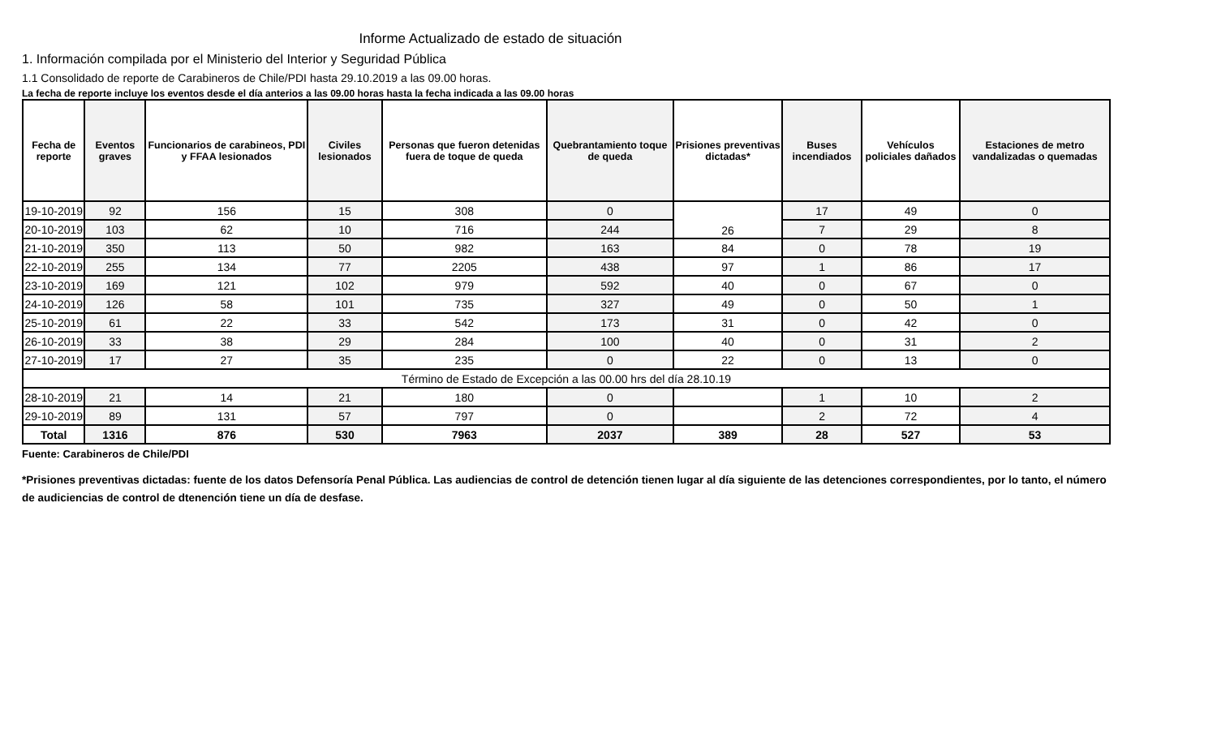Informe Actualizado de estado de situación
1. Información compilada por el Ministerio del Interior y Seguridad Pública
1.1 Consolidado de reporte de Carabineros de Chile/PDI hasta 29.10.2019 a las 09.00 horas.
La fecha de reporte incluye los eventos desde el día anterios a las 09.00 horas hasta la fecha indicada a las 09.00 horas
| Fecha de reporte | Eventos graves | Funcionarios de carabineos, PDI y FFAA lesionados | Civiles lesionados | Personas que fueron detenidas fuera de toque de queda | Quebrantamiento toque de queda | Prisiones preventivas dictadas* | Buses incendiados | Vehículos policiales dañados | Estaciones de metro vandalizadas o quemadas |
| --- | --- | --- | --- | --- | --- | --- | --- | --- | --- |
| 19-10-2019 | 92 | 156 | 15 | 308 | 0 | 26 | 17 | 49 | 0 |
| 20-10-2019 | 103 | 62 | 10 | 716 | 244 | | 7 | 29 | 8 |
| 21-10-2019 | 350 | 113 | 50 | 982 | 163 | 84 | 0 | 78 | 19 |
| 22-10-2019 | 255 | 134 | 77 | 2205 | 438 | 97 | 1 | 86 | 17 |
| 23-10-2019 | 169 | 121 | 102 | 979 | 592 | 40 | 0 | 67 | 0 |
| 24-10-2019 | 126 | 58 | 101 | 735 | 327 | 49 | 0 | 50 | 1 |
| 25-10-2019 | 61 | 22 | 33 | 542 | 173 | 31 | 0 | 42 | 0 |
| 26-10-2019 | 33 | 38 | 29 | 284 | 100 | 40 | 0 | 31 | 2 |
| 27-10-2019 | 17 | 27 | 35 | 235 | 0 | 22 | 0 | 13 | 0 |
| Término de Estado de Excepción a las 00.00 hrs del día 28.10.19 | | | | | | | | | |
| 28-10-2019 | 21 | 14 | 21 | 180 | 0 | | 1 | 10 | 2 |
| 29-10-2019 | 89 | 131 | 57 | 797 | 0 | | 2 | 72 | 4 |
| Total | 1316 | 876 | 530 | 7963 | 2037 | 389 | 28 | 527 | 53 |
Fuente: Carabineros de Chile/PDI
*Prisiones preventivas dictadas: fuente de los datos Defensoría Penal Pública. Las audiencias de control de detención tienen lugar al día siguiente de las detenciones correspondientes, por lo tanto, el número de audiciencias de control de dtenención tiene un día de desfase.